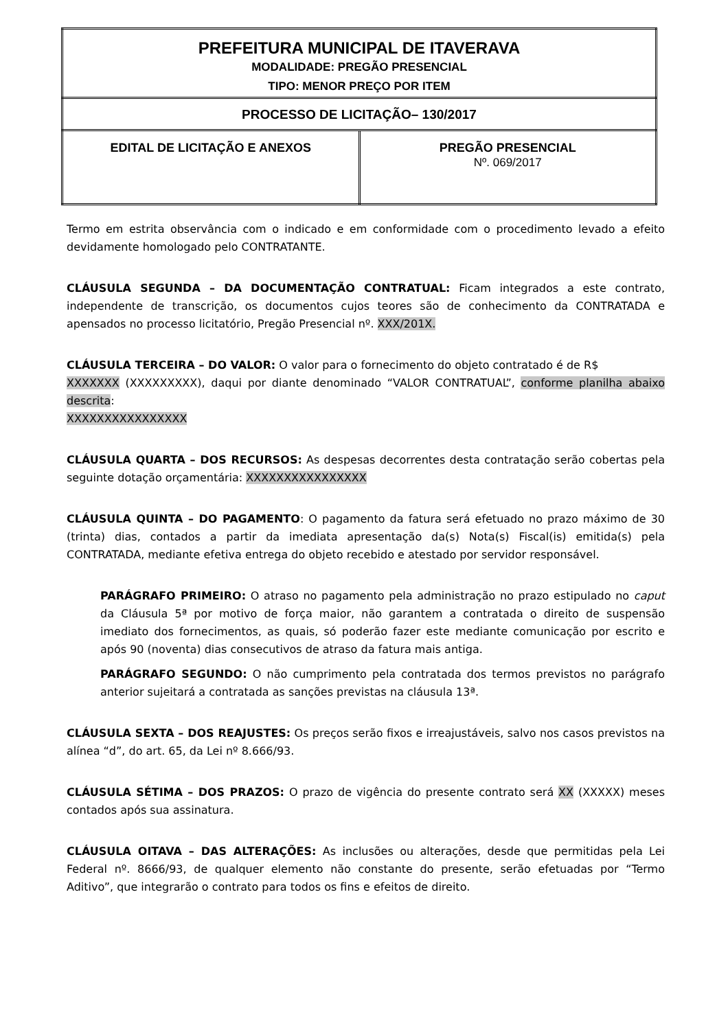| PREFEITURA MUNICIPAL DE ITAVERAVA MODALIDADE: PREGÃO PRESENCIAL TIPO: MENOR PREÇO POR ITEM | |
| PROCESSO DE LICITAÇÃO– 130/2017 | |
| EDITAL DE LICITAÇÃO E ANEXOS | PREGÃO PRESENCIAL Nº. 069/2017 |
Termo em estrita observância com o indicado e em conformidade com o procedimento levado a efeito devidamente homologado pelo CONTRATANTE.
CLÁUSULA SEGUNDA – DA DOCUMENTAÇÃO CONTRATUAL: Ficam integrados a este contrato, independente de transcrição, os documentos cujos teores são de conhecimento da CONTRATADA e apensados no processo licitatório, Pregão Presencial nº. XXX/201X.
CLÁUSULA TERCEIRA – DO VALOR: O valor para o fornecimento do objeto contratado é de R$
XXXXXXX (XXXXXXXXX), daqui por diante denominado “VALOR CONTRATUAL”, conforme planilha abaixo descrita:
XXXXXXXXXXXXXXXX
CLÁUSULA QUARTA – DOS RECURSOS: As despesas decorrentes desta contratação serão cobertas pela seguinte dotação orçamentária: XXXXXXXXXXXXXXXX
CLÁUSULA QUINTA – DO PAGAMENTO: O pagamento da fatura será efetuado no prazo máximo de 30 (trinta) dias, contados a partir da imediata apresentação da(s) Nota(s) Fiscal(is) emitida(s) pela CONTRATADA, mediante efetiva entrega do objeto recebido e atestado por servidor responsável.
PARÁGRAFO PRIMEIRO: O atraso no pagamento pela administração no prazo estipulado no caput da Cláusula 5ª por motivo de força maior, não garantem a contratada o direito de suspensão imediato dos fornecimentos, as quais, só poderão fazer este mediante comunicação por escrito e após 90 (noventa) dias consecutivos de atraso da fatura mais antiga.
PARÁGRAFO SEGUNDO: O não cumprimento pela contratada dos termos previstos no parágrafo anterior sujeitará a contratada as sanções previstas na cláusula 13ª.
CLÁUSULA SEXTA – DOS REAJUSTES: Os preços serão fixos e irreajustáveis, salvo nos casos previstos na alínea “d”, do art. 65, da Lei nº 8.666/93.
CLÁUSULA SÉTIMA – DOS PRAZOS: O prazo de vigência do presente contrato será XX (XXXXX) meses contados após sua assinatura.
CLÁUSULA OITAVA – DAS ALTERAÇÕES: As inclusões ou alterações, desde que permitidas pela Lei Federal nº. 8666/93, de qualquer elemento não constante do presente, serão efetuadas por “Termo Aditivo”, que integrarão o contrato para todos os fins e efeitos de direito.